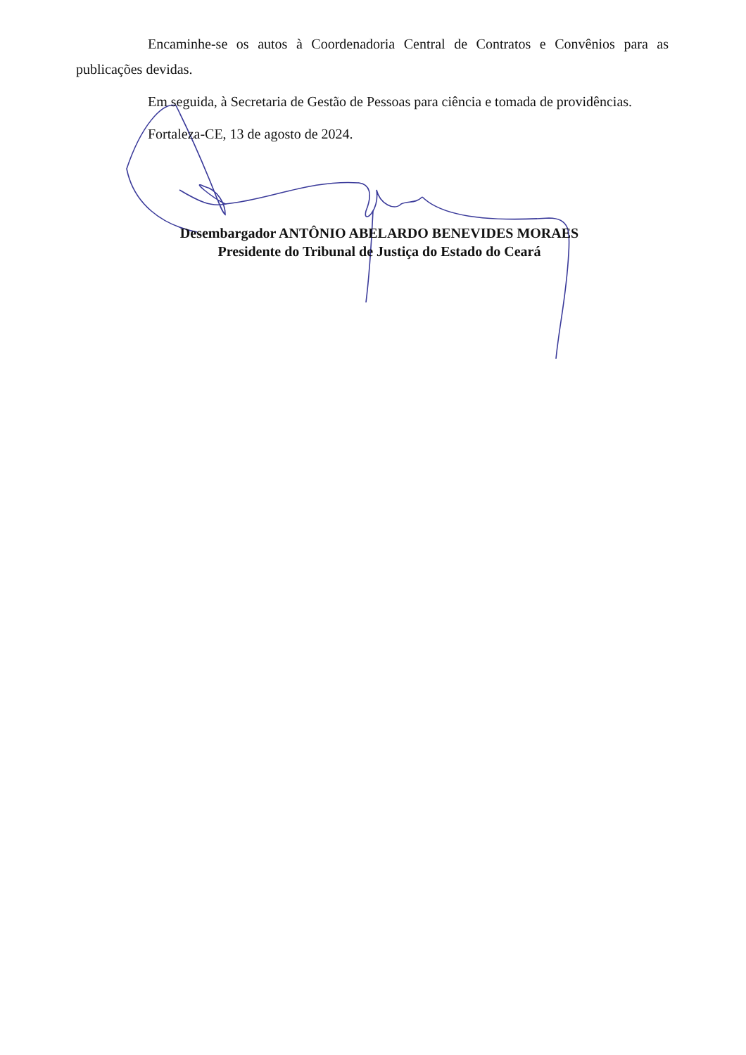Encaminhe-se os autos à Coordenadoria Central de Contratos e Convênios para as publicações devidas.
Em seguida, à Secretaria de Gestão de Pessoas para ciência e tomada de providências.
Fortaleza-CE, 13 de agosto de 2024.
Desembargador ANTÔNIO ABELARDO BENEVIDES MORAES
Presidente do Tribunal de Justiça do Estado do Ceará